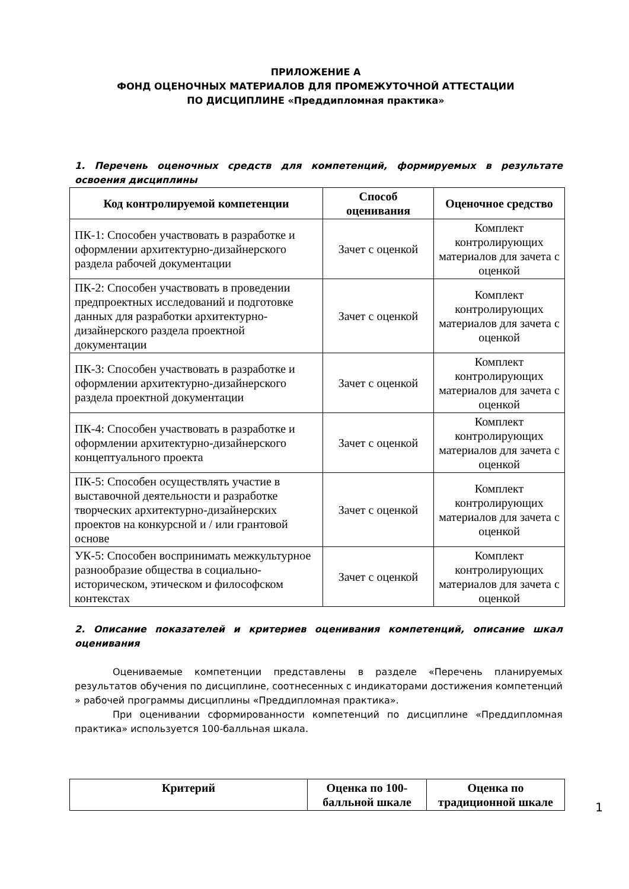ПРИЛОЖЕНИЕ А
ФОНД ОЦЕНОЧНЫХ МАТЕРИАЛОВ ДЛЯ ПРОМЕЖУТОЧНОЙ АТТЕСТАЦИИ
ПО ДИСЦИПЛИНЕ «Преддипломная практика»
1. Перечень оценочных средств для компетенций, формируемых в результате освоения дисциплины
| Код контролируемой компетенции | Способ оценивания | Оценочное средство |
| --- | --- | --- |
| ПК-1: Способен участвовать в разработке и оформлении архитектурно-дизайнерского раздела рабочей документации | Зачет с оценкой | Комплект контролирующих материалов для зачета с оценкой |
| ПК-2: Способен участвовать в проведении предпроектных исследований и подготовке данных для разработки архитектурно-дизайнерского раздела проектной документации | Зачет с оценкой | Комплект контролирующих материалов для зачета с оценкой |
| ПК-3: Способен участвовать в разработке и оформлении архитектурно-дизайнерского раздела проектной документации | Зачет с оценкой | Комплект контролирующих материалов для зачета с оценкой |
| ПК-4: Способен участвовать в разработке и оформлении архитектурно-дизайнерского концептуального проекта | Зачет с оценкой | Комплект контролирующих материалов для зачета с оценкой |
| ПК-5: Способен осуществлять участие в выставочной деятельности и разработке творческих архитектурно-дизайнерских проектов на конкурсной и / или грантовой основе | Зачет с оценкой | Комплект контролирующих материалов для зачета с оценкой |
| УК-5: Способен воспринимать межкультурное разнообразие общества в социально-историческом, этическом и философском контекстах | Зачет с оценкой | Комплект контролирующих материалов для зачета с оценкой |
2. Описание показателей и критериев оценивания компетенций, описание шкал оценивания
Оцениваемые компетенции представлены в разделе «Перечень планируемых результатов обучения по дисциплине, соотнесенных с индикаторами достижения компетенций » рабочей программы дисциплины «Преддипломная практика».
При оценивании сформированности компетенций по дисциплине «Преддипломная практика» используется 100-балльная шкала.
| Критерий | Оценка по 100-балльной шкале | Оценка по традиционной шкале |
| --- | --- | --- |
1